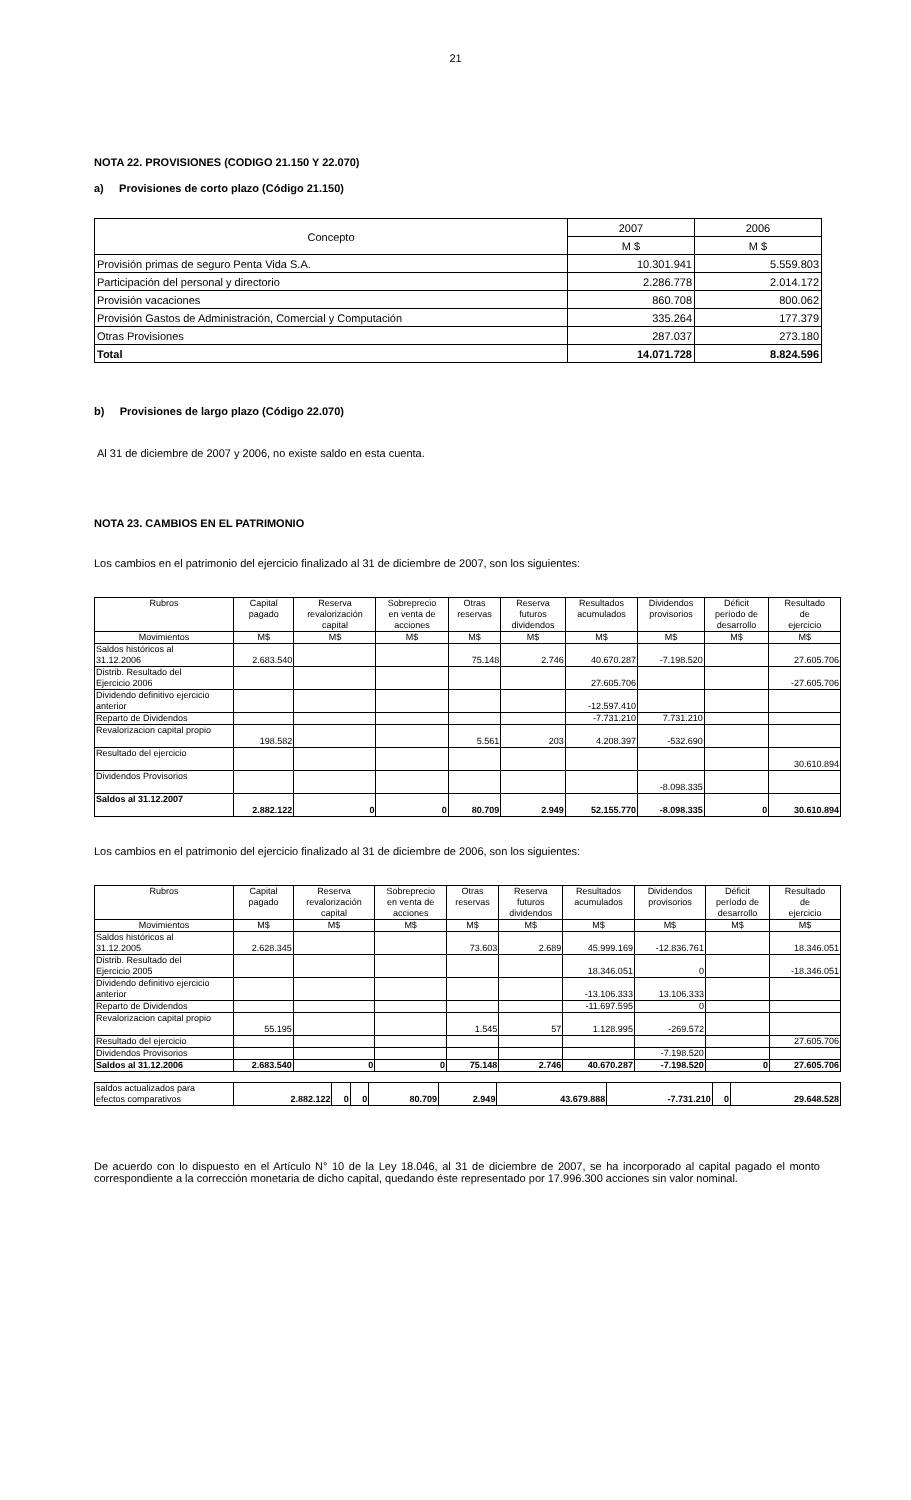21
NOTA 22. PROVISIONES (CODIGO 21.150 Y 22.070)
a) Provisiones de corto plazo (Código 21.150)
| Concepto | 2007 | 2006 |
| | M $ | M $ |
| Provisión primas de seguro Penta Vida S.A. | 10.301.941 | 5.559.803 |
| Participación del personal y directorio | 2.286.778 | 2.014.172 |
| Provisión vacaciones | 860.708 | 800.062 |
| Provisión Gastos de Administración, Comercial y Computación | 335.264 | 177.379 |
| Otras Provisiones | 287.037 | 273.180 |
| Total | 14.071.728 | 8.824.596 |
b) Provisiones de largo plazo (Código 22.070)
Al 31 de diciembre de 2007 y 2006, no existe saldo en esta cuenta.
NOTA 23. CAMBIOS EN EL PATRIMONIO
Los cambios en el patrimonio del ejercicio finalizado al 31 de diciembre de 2007, son los siguientes:
| Rubros | Capital pagado | Reserva revalorización capital | Sobreprecio en venta de acciones | Otras reservas | Reserva futuros dividendos | Resultados acumulados | Dividendos provisorios | Déficit período de desarrollo | Resultado de ejercicio |
| Movimientos | M$ | M$ | M$ | M$ | M$ | M$ | M$ | M$ | M$ |
| Saldos históricos al 31.12.2006 | 2.683.540 | | | 75.148 | 2.746 | 40.670.287 | -7.198.520 | | 27.605.706 |
| Distrib. Resultado del Ejercicio 2006 | | | | | | 27.605.706 | | | -27.605.706 |
| Dividendo definitivo ejercicio anterior | | | | | | -12.597.410 | | | |
| Reparto de Dividendos | | | | | | -7.731.210 | 7.731.210 | | |
| Revalorizacion capital propio | 198.582 | | | 5.561 | 203 | 4.208.397 | -532.690 | | |
| Resultado del ejercicio | | | | | | | | | 30.610.894 |
| Dividendos Provisorios | | | | | | | -8.098.335 | | |
| Saldos al 31.12.2007 | 2.882.122 | 0 | 0 | 80.709 | 2.949 | 52.155.770 | -8.098.335 | 0 | 30.610.894 |
Los cambios en el patrimonio del ejercicio finalizado al 31 de diciembre de 2006, son los siguientes:
| Rubros | Capital pagado | Reserva revalorización capital | Sobreprecio en venta de acciones | Otras reservas | Reserva futuros dividendos | Resultados acumulados | Dividendos provisorios | Déficit período de desarrollo | Resultado de ejercicio |
| Movimientos | M$ | M$ | M$ | M$ | M$ | M$ | M$ | M$ | M$ |
| Saldos históricos al 31.12.2005 | 2.628.345 | | | 73.603 | 2.689 | 45.999.169 | -12.836.761 | | 18.346.051 |
| Distrib. Resultado del Ejercicio 2005 | | | | | | 18.346.051 | 0 | | -18.346.051 |
| Dividendo definitivo ejercicio anterior | | | | | | -13.106.333 | 13.106.333 | | |
| Reparto de Dividendos | | | | | | -11.697.595 | 0 | | |
| Revalorizacion capital propio | 55.195 | | | 1.545 | 57 | 1.128.995 | -269.572 | | |
| Resultado del ejercicio | | | | | | | | | 27.605.706 |
| Dividendos Provisorios | | | | | | | -7.198.520 | | |
| Saldos al 31.12.2006 | 2.683.540 | 0 | 0 | 75.148 | 2.746 | 40.670.287 | -7.198.520 | 0 | 27.605.706 |
| saldos actualizados para efectos comparativos | 2.882.122 | 0 | 0 | 80.709 | 2.949 | 43.679.888 | -7.731.210 | 0 | 29.648.528 |
De acuerdo con lo dispuesto en el Artículo N° 10 de la Ley 18.046, al 31 de diciembre de 2007, se ha incorporado al capital pagado el monto correspondiente a la corrección monetaria de dicho capital, quedando éste representado por 17.996.300 acciones sin valor nominal.